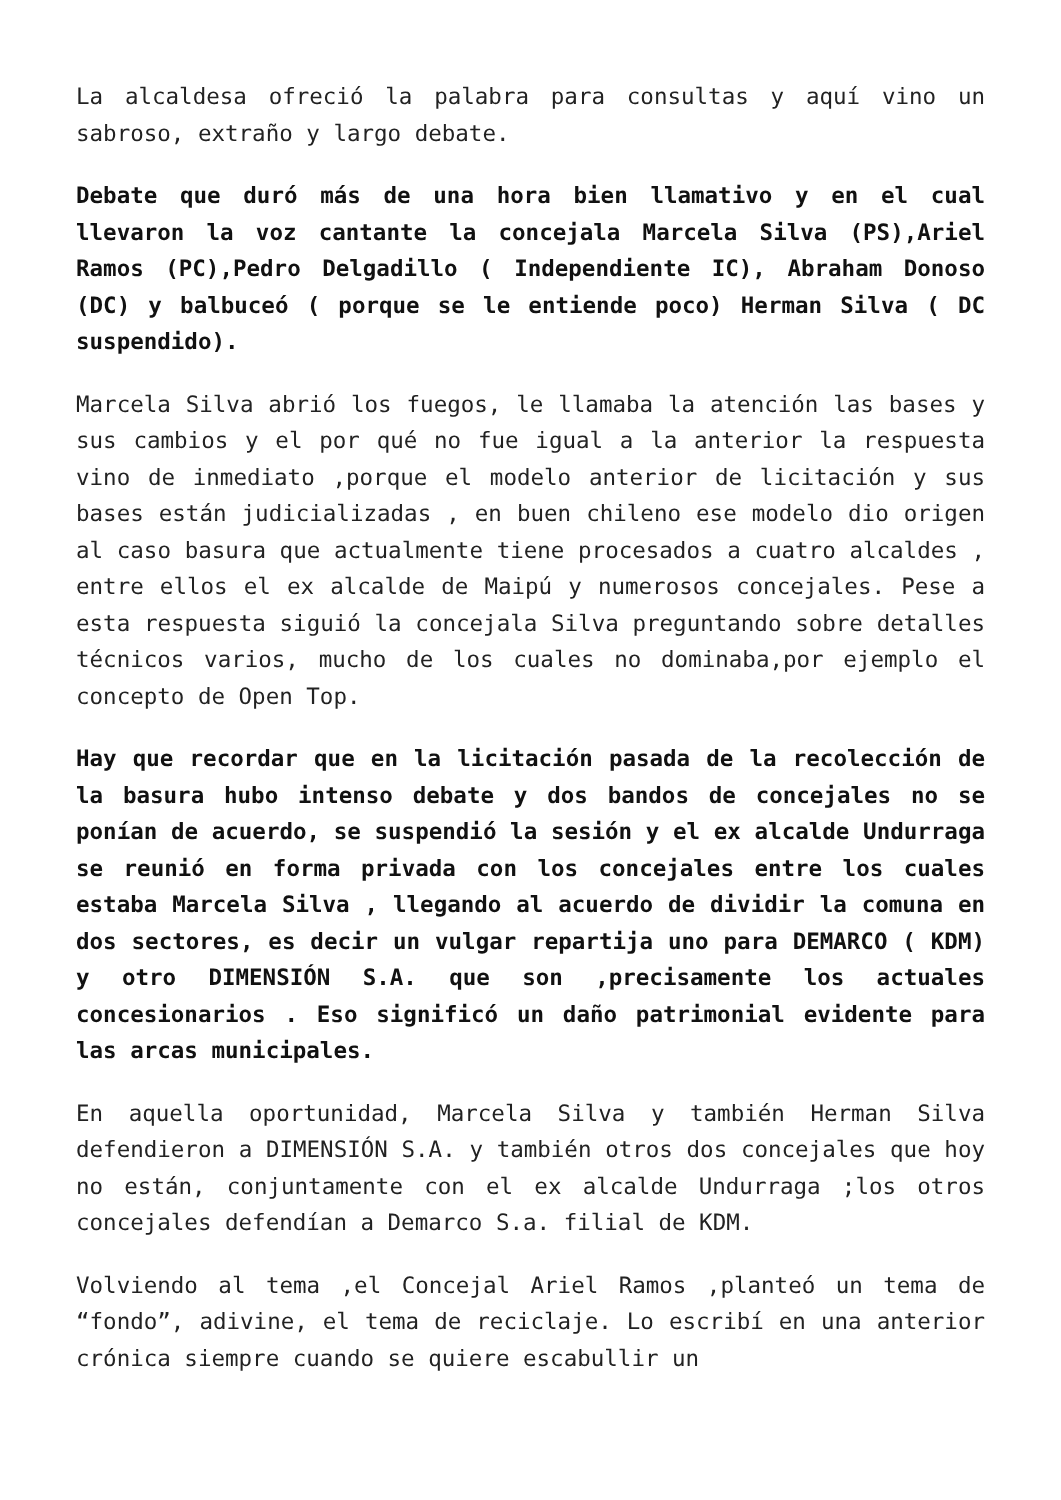La alcaldesa ofreció la palabra para consultas y aquí vino un sabroso, extraño y largo debate.
Debate que duró más de una hora bien llamativo y en el cual llevaron la voz cantante la concejala Marcela Silva (PS),Ariel Ramos (PC),Pedro Delgadillo ( Independiente IC), Abraham Donoso (DC) y balbuceó ( porque se le entiende poco) Herman Silva ( DC suspendido).
Marcela Silva abrió los fuegos, le llamaba la atención las bases y sus cambios y el por qué no fue igual a la anterior la respuesta vino de inmediato ,porque el modelo anterior de licitación y sus bases están judicializadas , en buen chileno ese modelo dio origen al caso basura que actualmente tiene procesados a cuatro alcaldes , entre ellos el ex alcalde de Maipú y numerosos concejales. Pese a esta respuesta siguió la concejala Silva preguntando sobre detalles técnicos varios, mucho de los cuales no dominaba,por ejemplo el concepto de Open Top.
Hay que recordar que en la licitación pasada de la recolección de la basura hubo intenso debate y dos bandos de concejales no se ponían de acuerdo, se suspendió la sesión y el ex alcalde Undurraga se reunió en forma privada con los concejales entre los cuales estaba Marcela Silva , llegando al acuerdo de dividir la comuna en dos sectores, es decir un vulgar repartija uno para DEMARCO ( KDM) y otro DIMENSIÓN S.A. que son ,precisamente los actuales concesionarios . Eso significó un daño patrimonial evidente para las arcas municipales.
En aquella oportunidad, Marcela Silva y también Herman Silva defendieron a DIMENSIÓN S.A. y también otros dos concejales que hoy no están, conjuntamente con el ex alcalde Undurraga ;los otros concejales defendían a Demarco S.a. filial de KDM.
Volviendo al tema ,el Concejal Ariel Ramos ,planteó un tema de “fondo”, adivine, el tema de reciclaje. Lo escribí en una anterior crónica siempre cuando se quiere escabullir un